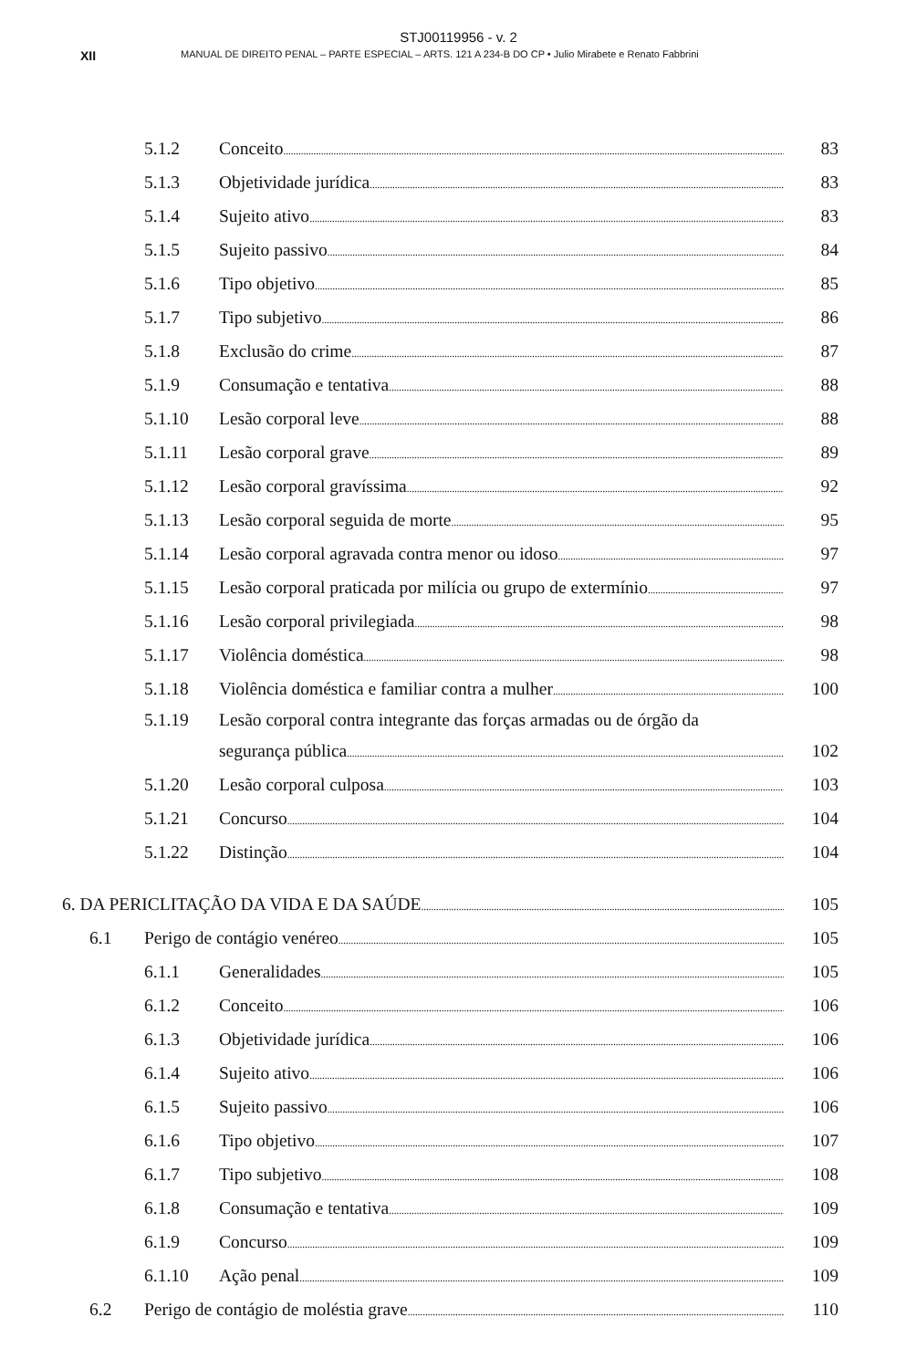STJ00119956 - v. 2
XII MANUAL DE DIREITO PENAL – PARTE ESPECIAL – ARTS. 121 A 234-B DO CP • Julio Mirabete e Renato Fabbrini
5.1.2 Conceito 83
5.1.3 Objetividade jurídica 83
5.1.4 Sujeito ativo 83
5.1.5 Sujeito passivo 84
5.1.6 Tipo objetivo 85
5.1.7 Tipo subjetivo 86
5.1.8 Exclusão do crime 87
5.1.9 Consumação e tentativa 88
5.1.10 Lesão corporal leve 88
5.1.11 Lesão corporal grave 89
5.1.12 Lesão corporal gravíssima 92
5.1.13 Lesão corporal seguida de morte 95
5.1.14 Lesão corporal agravada contra menor ou idoso 97
5.1.15 Lesão corporal praticada por milícia ou grupo de extermínio 97
5.1.16 Lesão corporal privilegiada 98
5.1.17 Violência doméstica 98
5.1.18 Violência doméstica e familiar contra a mulher 100
5.1.19 Lesão corporal contra integrante das forças armadas ou de órgão da
segurança pública 102
5.1.20 Lesão corporal culposa 103
5.1.21 Concurso 104
5.1.22 Distinção 104
6. DA PERICLITAÇÃO DA VIDA E DA SAÚDE 105
6.1 Perigo de contágio venéreo 105
6.1.1 Generalidades 105
6.1.2 Conceito 106
6.1.3 Objetividade jurídica 106
6.1.4 Sujeito ativo 106
6.1.5 Sujeito passivo 106
6.1.6 Tipo objetivo 107
6.1.7 Tipo subjetivo 108
6.1.8 Consumação e tentativa 109
6.1.9 Concurso 109
6.1.10 Ação penal 109
6.2 Perigo de contágio de moléstia grave 110